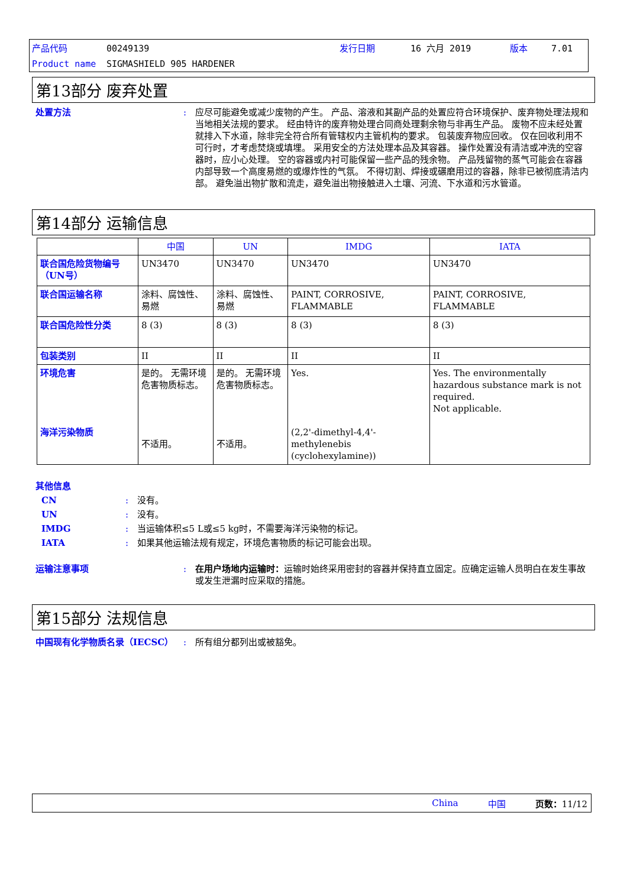产品代码 00249139 发行日期 16 六月 2019 版本 7.01
Product name SIGMASHIELD 905 HARDENER
第13部分 废弃处置
处置方法: 应尽可能避免或减少废物的产生。 产品、溶液和其副产品的处置应符合环境保护、废弃物处理法规和当地相关法规的要求。 经由特许的废弃物处理合同商处理剩余物与非再生产品。 废物不应未经处置就排入下水道，除非完全符合所有管辖权内主管机构的要求。 包装废弃物应回收。 仅在回收利用不可行时，才考虑焚烧或填埋。 采用安全的方法处理本品及其容器。 操作处置没有清洁或冲洗的空容器时，应小心处理。 空的容器或内衬可能保留一些产品的残余物。 产品残留物的蒸气可能会在容器内部导致一个高度易燃的或爆炸性的气氛。 不得切割、焊接或碾磨用过的容器，除非已被彻底清洁内部。 避免溢出物扩散和流走，避免溢出物接触进入土壤、河流、下水道和污水管道。
第14部分 运输信息
| | 中国 | UN | IMDG | IATA |
| --- | --- | --- | --- | --- |
| 联合国危险货物编号（UN号） | UN3470 | UN3470 | UN3470 | UN3470 |
| 联合国运输名称 | 涂料、腐蚀性、易燃 | 涂料、腐蚀性、易燃 | PAINT, CORROSIVE, FLAMMABLE | PAINT, CORROSIVE, FLAMMABLE |
| 联合国危险性分类 | 8 (3) | 8 (3) | 8 (3) | 8 (3) |
| 包装类别 | II | II | II | II |
| 环境危害 海洋污染物质 | 是的。 无需环境危害物质标志。 不适用。 | 是的。 无需环境危害物质标志。 不适用。 | Yes. (2,2'-dimethyl-4,4'-methylenebis (cyclohexylamine)) | Yes. The environmentally hazardous substance mark is not required. Not applicable. |
其他信息
CN: 没有。
UN: 没有。
IMDG: 当运输体积≤5 L或≤5 kg时，不需要海洋污染物的标记。
IATA: 如果其他运输法规有规定，环境危害物质的标记可能会出现。
运输注意事项: 在用户场地内运输时：运输时始终采用密封的容器并保持直立固定。应确定运输人员明白在发生事故或发生泄漏时应采取的措施。
第15部分 法规信息
中国现有化学物质名录（IECSC）: 所有组分都列出或被豁免。
China 中国 页数：11/12